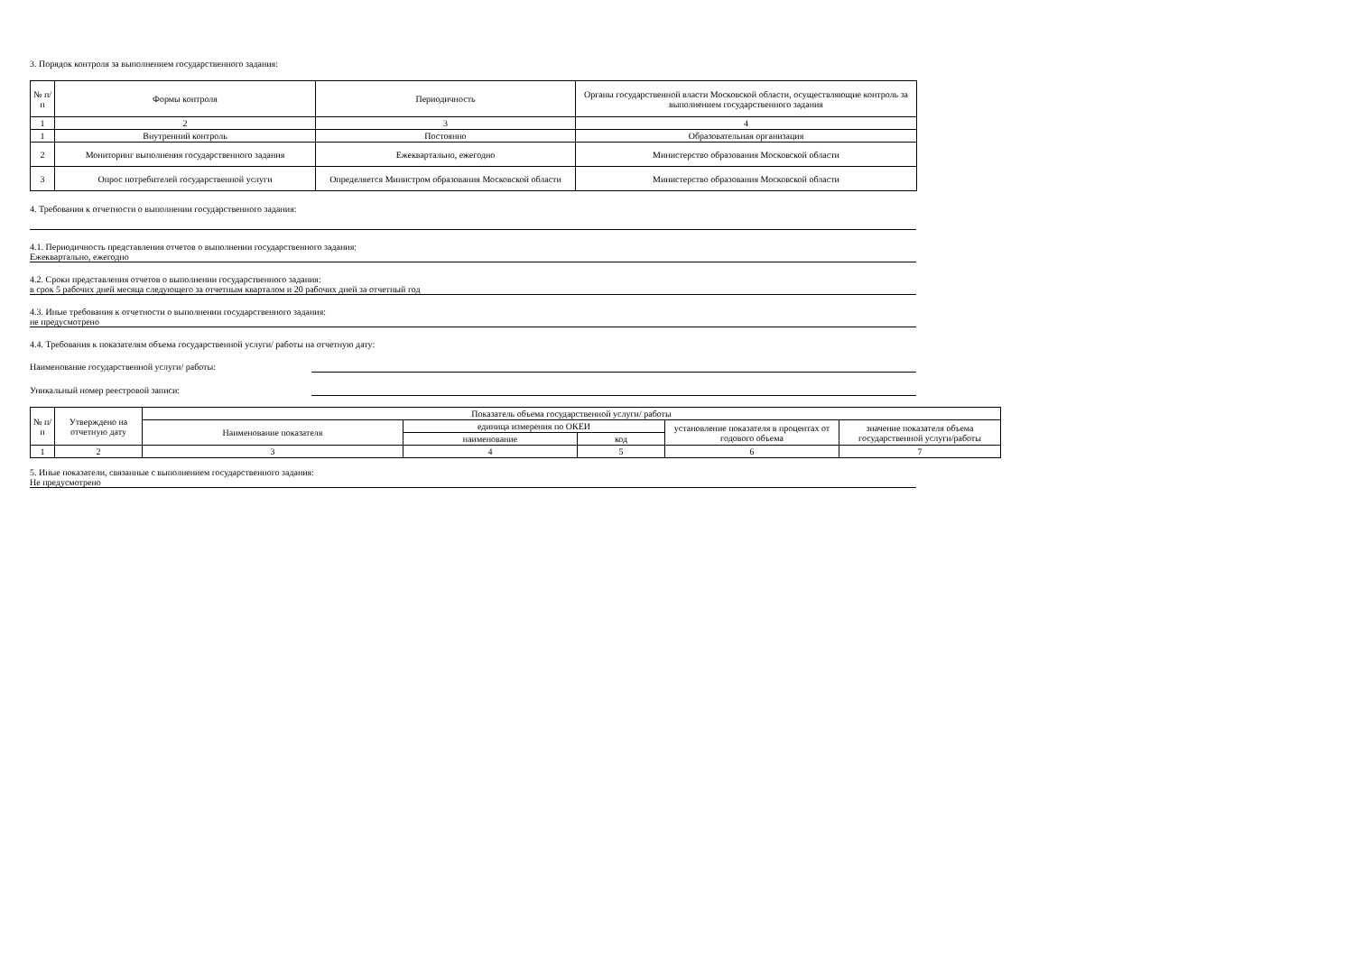3. Порядок контроля за выполнением государственного задания:
| № п/п | Формы контроля | Периодичность | Органы государственной власти Московской области, осуществляющие контроль за выполнением государственного задания |
| --- | --- | --- | --- |
| 1 | 2 | 3 | 4 |
| 1 | Внутренний контроль | Постоянно | Образовательная организация |
| 2 | Мониторинг выполнения государственного задания | Ежеквартально, ежегодно | Министерство образования Московской области |
| 3 | Опрос потребителей государственной услуги | Определяется Министром образования Московской области | Министерство образования Московской области |
4. Требования к отчетности о выполнении государственного задания:
4.1. Периодичность представления отчетов о выполнении государственного задания:
Ежеквартально, ежегодно
4.2. Сроки представления отчетов о выполнении государственного задания:
в срок 5 рабочих дней месяца следующего за отчетным кварталом и 20 рабочих дней за отчетный год
4.3. Иные требования к отчетности о выполнении государственного задания:
не предусмотрено
4.4. Требования к показателям объема государственной услуги/ работы на отчетную дату:
Наименование государственной услуги/ работы:
Уникальный номер реестровой записи:
| № п/п | Утверждено на отчетную дату | Показатель объема государственной услуги/ работы | | | | |
| --- | --- | --- | --- | --- | --- | --- |
| | | Наименование показателя | единица измерения по ОКЕИ | | установление показателя в процентах от годового объема | значение показателя объема государственной услуги/работы |
| | | | наименование | код | | |
| 1 | 2 | 3 | 4 | 5 | 6 | 7 |
5. Иные показатели, связанные с выполнением государственного задания:
Не предусмотрено